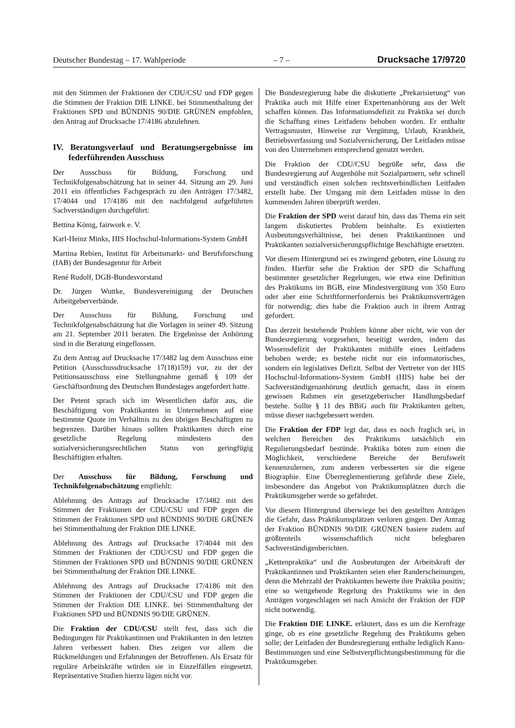Deutscher Bundestag – 17. Wahlperiode – 7 – Drucksache 17/9720
mit den Stimmen der Fraktionen der CDU/CSU und FDP gegen die Stimmen der Fraktion DIE LINKE. bei Stimmenthaltung der Fraktionen SPD und BÜNDNIS 90/DIE GRÜNEN empfohlen, den Antrag auf Drucksache 17/4186 abzulehnen.
IV. Beratungsverlauf und Beratungsergebnisse im federführenden Ausschuss
Der Ausschuss für Bildung, Forschung und Technikfolgenabschätzung hat in seiner 44. Sitzung am 29. Juni 2011 ein öffentliches Fachgespräch zu den Anträgen 17/3482, 17/4044 und 17/4186 mit den nachfolgend aufgeführten Sachverständigen durchgeführt:
Bettina König, fairwork e. V.
Karl-Heinz Minks, HIS Hochschul-Informations-System GmbH
Martina Rebien, Institut für Arbeitsmarkt- und Berufsforschung (IAB) der Bundesagentur für Arbeit
René Rudolf, DGB-Bundesvorstand
Dr. Jürgen Wuttke, Bundesvereinigung der Deutschen Arbeitgeberverbände.
Der Ausschuss für Bildung, Forschung und Technikfolgenabschätzung hat die Vorlagen in seiner 49. Sitzung am 21. September 2011 beraten. Die Ergebnisse der Anhörung sind in die Beratung eingeflossen.
Zu dem Antrag auf Drucksache 17/3482 lag dem Ausschuss eine Petition (Ausschussdrucksache 17(18)159) vor, zu der der Petitionsausschuss eine Stellungnahme gemäß § 109 der Geschäftsordnung des Deutschen Bundestages angefordert hatte.
Der Petent sprach sich im Wesentlichen dafür aus, die Beschäftigung von Praktikanten in Unternehmen auf eine bestimmte Quote im Verhältnis zu den übrigen Beschäftigten zu begrenzen. Darüber hinaus sollten Praktikanten durch eine gesetzliche Regelung mindestens den sozialversicherungsrechtlichen Status von geringfügig Beschäftigten erhalten.
Der Ausschuss für Bildung, Forschung und Technikfolgenabschätzung empfiehlt:
Ablehnung des Antrags auf Drucksache 17/3482 mit den Stimmen der Fraktionen der CDU/CSU und FDP gegen die Stimmen der Fraktionen SPD und BÜNDNIS 90/DIE GRÜNEN bei Stimmenthaltung der Fraktion DIE LINKE.
Ablehnung des Antrags auf Drucksache 17/4044 mit den Stimmen der Fraktionen der CDU/CSU und FDP gegen die Stimmen der Fraktionen SPD und BÜNDNIS 90/DIE GRÜNEN bei Stimmenthaltung der Fraktion DIE LINKE.
Ablehnung des Antrags auf Drucksache 17/4186 mit den Stimmen der Fraktionen der CDU/CSU und FDP gegen die Stimmen der Fraktion DIE LINKE. bei Stimmenthaltung der Fraktionen SPD und BÜNDNIS 90/DIE GRÜNEN.
Die Fraktion der CDU/CSU stellt fest, dass sich die Bedingungen für Praktikantinnen und Praktikanten in den letzten Jahren verbessert haben. Dies zeigen vor allem die Rückmeldungen und Erfahrungen der Betroffenen. Als Ersatz für reguläre Arbeitskräfte würden sie in Einzelfällen eingesetzt. Repräsentative Studien hierzu lägen nicht vor.
Die Bundesregierung habe die diskutierte „Prekarisierung“ von Praktika auch mit Hilfe einer Expertenanhörung aus der Welt schaffen können. Das Informationsdefizit zu Praktika sei durch die Schaffung eines Leitfadens behoben worden. Er enthalte Vertragsmuster, Hinweise zur Vergütung, Urlaub, Krankheit, Betriebsverfassung und Sozialversicherung, Der Leitfaden müsse von den Unternehmen entsprechend genutzt werden.
Die Fraktion der CDU/CSU begrüße sehr, dass die Bundesregierung auf Augenhöhe mit Sozialpartnern, sehr schnell und verständlich einen solchen rechtsverbindlichen Leitfaden erstellt habe. Der Umgang mit dem Leitfaden müsse in den kommenden Jahren überprüft werden.
Die Fraktion der SPD weist darauf hin, dass das Thema ein seit langem diskutiertes Problem beinhalte. Es existierten Ausbeutungsverhältnisse, bei denen Praktikantinnen und Praktikanten sozialversicherungspflichtige Beschäftigte ersetzten.
Vor diesem Hintergrund sei es zwingend geboten, eine Lösung zu finden. Hierfür sehe die Fraktion der SPD die Schaffung bestimmter gesetzlicher Regelungen, wie etwa eine Definition des Praktikums im BGB, eine Mindestvergütung von 350 Euro oder aber eine Schriftformerfordernis bei Praktikumsverträgen für notwendig; dies habe die Fraktion auch in ihrem Antrag gefordert.
Das derzeit bestehende Problem könne aber nicht, wie von der Bundesregierung vorgesehen, beseitigt werden, indem das Wissensdefizit der Praktikanten mithilfe eines Leitfadens behoben werde; es bestehe nicht nur ein informatorisches, sondern ein legislatives Defizit. Selbst der Vertreter von der HIS Hochschul-Informations-System GmbH (HIS) habe bei der Sachverständigenanhörung deutlich gemacht, dass in einem gewissen Rahmen ein gesetzgeberischer Handlungsbedarf bestehe. Sollte § 11 des BBiG auch für Praktikanten gelten, müsse dieser nachgebessert werden.
Die Fraktion der FDP legt dar, dass es noch fraglich sei, in welchen Bereichen des Praktikums tatsächlich ein Regulierungsbedarf bestünde. Praktika böten zum einen die Möglichkeit, verschiedene Bereiche der Berufswelt kennenzulernen, zum anderen verbesserten sie die eigene Biographie. Eine Überreglementierung gefährde diese Ziele, insbesondere das Angebot von Praktikumsplätzen durch die Praktikumsgeber werde so gefährdet.
Vor diesem Hintergrund überwiege bei den gestellten Anträgen die Gefahr, dass Praktikumsplätzen verloren gingen. Der Antrag der Fraktion BÜNDNIS 90/DIE GRÜNEN basiere zudem auf größtenteils wissenschaftlich nicht belegbaren Sachverständigenberichten.
„Kettenpraktika“ und die Ausbeutungen der Arbeitskraft der Praktikantinnen und Praktikanten seien eher Randerscheinungen, denn die Mehrzahl der Praktikanten bewerte ihre Praktika positiv; eine so weitgehende Regelung des Praktikums wie in den Anträgen vorgeschlagen sei nach Ansicht der Fraktion der FDP nicht notwendig.
Die Fraktion DIE LINKE. erläutert, dass es um die Kernfrage ginge, ob es eine gesetzliche Regelung des Praktikums geben solle; der Leitfaden der Bundesregierung enthalte lediglich Kann-Bestimmungen und eine Selbstverpflichtungsbestimmung für die Praktikumsgeber.